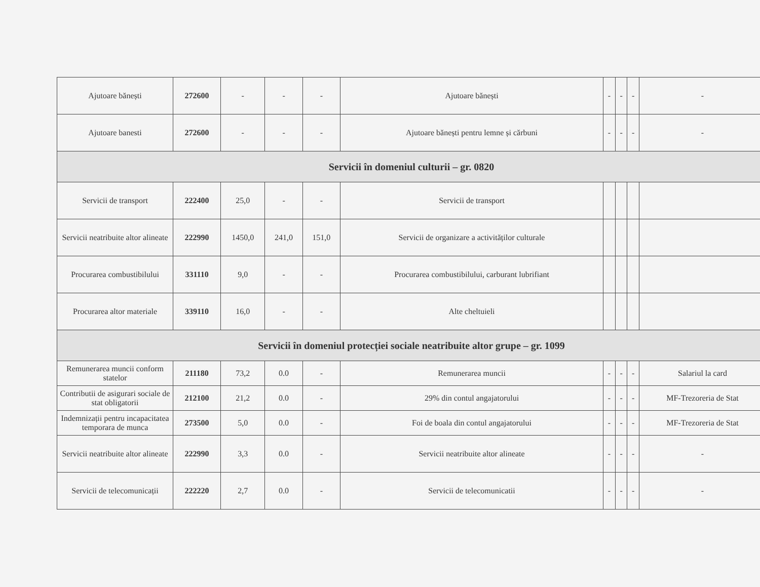| Ajutoare bănești | 272600 | - | - | - | Ajutoare bănești | - | - | - | - |
| Ajutoare banesti | 272600 | - | - | - | Ajutoare bănești pentru lemne și cărbuni | - | - | - | - |
| Servicii în domeniul culturii – gr. 0820 | | | | | | | | | |
| Servicii de transport | 222400 | 25,0 | - | - | Servicii de transport | | | | |
| Servicii neatribuite altor alineate | 222990 | 1450,0 | 241,0 | 151,0 | Servicii de organizare a activităților culturale | | | | |
| Procurarea combustibilului | 331110 | 9,0 | - | - | Procurarea combustibilului, carburant lubrifiant | | | | |
| Procurarea altor materiale | 339110 | 16,0 | - | - | Alte cheltuieli | | | | |
| Servicii în domeniul protecției sociale neatribuite altor grupe – gr. 1099 | | | | | | | | | |
| Remunerarea muncii conform statelor | 211180 | 73,2 | 0.0 | - | Remunerarea muncii | - | - | - | Salariul la card |
| Contributii de asigurari sociale de stat obligatorii | 212100 | 21,2 | 0.0 | - | 29% din contul angajatorului | - | - | - | MF-Trezoreria de Stat |
| Indemnizații pentru incapacitatea temporara de munca | 273500 | 5,0 | 0.0 | - | Foi de boala din contul angajatorului | - | - | - | MF-Trezoreria de Stat |
| Servicii neatribuite altor alineate | 222990 | 3,3 | 0.0 | - | Servicii neatribuite altor alineate | - | - | - | - |
| Servicii de telecomunicații | 222220 | 2,7 | 0.0 | - | Servicii de telecomunicatii | - | - | - | - |